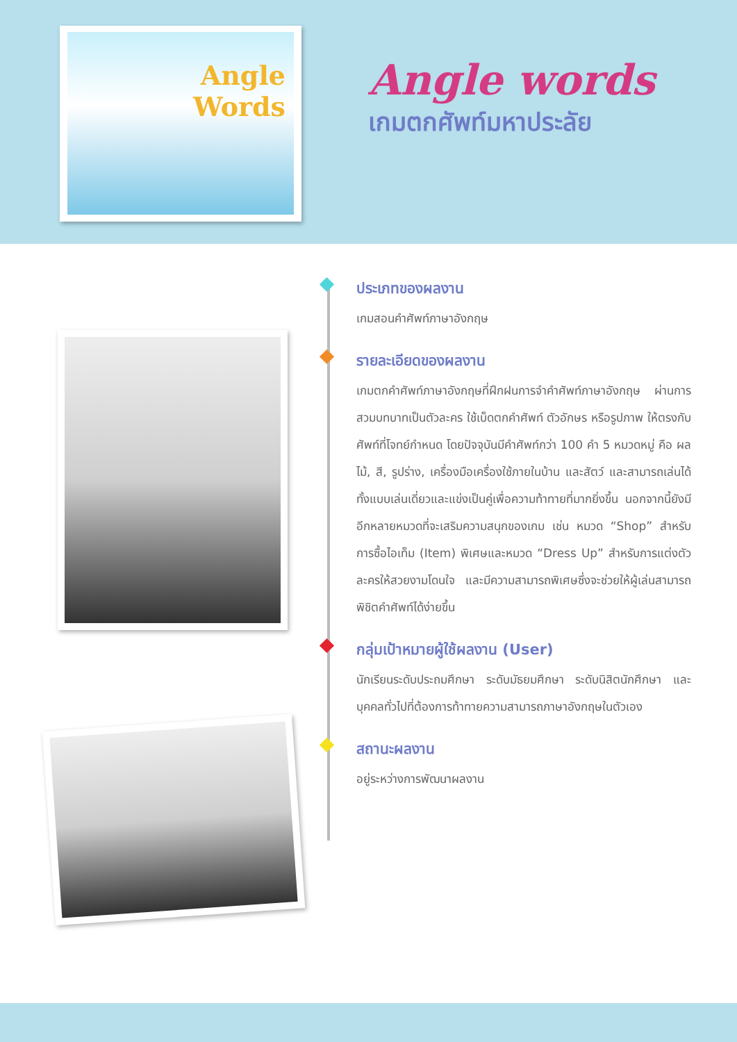Angle
Words
Angle words
เกมตกศัพท์มหาประลัย
ประเภทของผลงาน
เกมสอนคำศัพท์ภาษาอังกฤษ
รายละเอียดของผลงาน
เกมตกคำศัพท์ภาษาอังกฤษที่ฝึกฝนการจำคำศัพท์ภาษาอังกฤษ ผ่านการสวมบทบาทเป็นตัวละคร ใช้เบ็ดตกคำศัพท์ ตัวอักษร หรือรูปภาพ ให้ตรงกับศัพท์ที่โจทย์กำหนด โดยปัจจุบันมีคำศัพท์กว่า 100 คำ 5 หมวดหมู่ คือ ผลไม้, สี, รูปร่าง, เครื่องมือเครื่องใช้ภายในบ้าน และสัตว์ และสามารถเล่นได้ทั้งแบบเล่นเดี่ยวและแข่งเป็นคู่เพื่อความท้าทายที่มากยิ่งขึ้น นอกจากนี้ยังมีอีกหลายหมวดที่จะเสริมความสนุกของเกม เช่น หมวด “Shop” สำหรับการซื้อไอเท็ม (Item) พิเศษและหมวด “Dress Up” สำหรับการแต่งตัวละครให้สวยงามโดนใจ และมีความสามารถพิเศษซึ่งจะช่วยให้ผู้เล่นสามารถพิชิตคำศัพท์ได้ง่ายขึ้น
กลุ่มเป้าหมายผู้ใช้ผลงาน (User)
นักเรียนระดับประถมศึกษา ระดับมัธยมศึกษา ระดับนิสิตนักศึกษา และบุคคลทั่วไปที่ต้องการท้าทายความสามารถภาษาอังกฤษในตัวเอง
สถานะผลงาน
อยู่ระหว่างการพัฒนาผลงาน